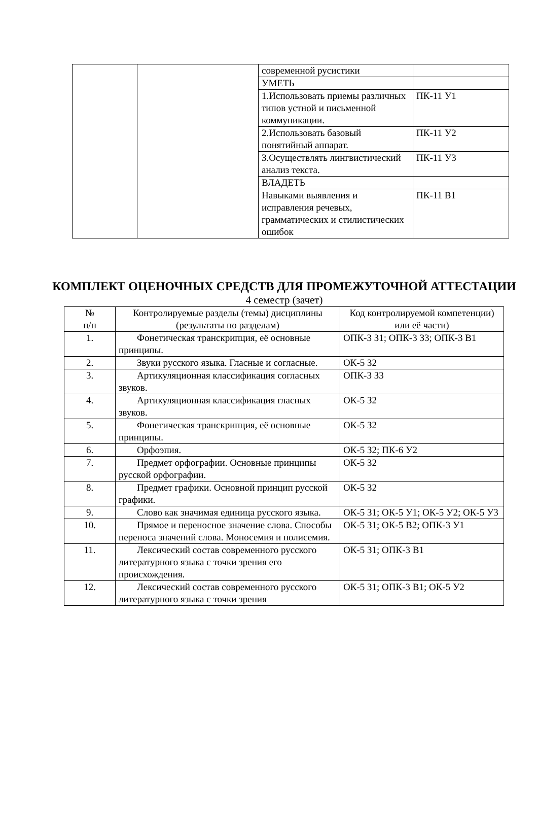| | | современной русистики | |
| | | УМЕТЬ | |
| | | 1.Использовать приемы различных типов устной и письменной коммуникации. | ПК-11 У1 |
| | | 2.Использовать базовый понятийный аппарат. | ПК-11 У2 |
| | | 3.Осуществлять лингвистический анализ текста. | ПК-11 У3 |
| | | ВЛАДЕТЬ | |
| | | Навыками выявления и исправления речевых, грамматических и стилистических ошибок | ПК-11 В1 |
КОМПЛЕКТ ОЦЕНОЧНЫХ СРЕДСТВ ДЛЯ ПРОМЕЖУТОЧНОЙ АТТЕСТАЦИИ
4 семестр (зачет)
| № п/п | Контролируемые разделы (темы) дисциплины (результаты по разделам) | Код контролируемой компетенции) или её части) |
| --- | --- | --- |
| 1. | Фонетическая транскрипция, её основные принципы. | ОПК-3 З1; ОПК-3 З3; ОПК-3 В1 |
| 2. | Звуки русского языка. Гласные и согласные. | ОК-5 З2 |
| 3. | Артикуляционная классификация согласных звуков. | ОПК-3 З3 |
| 4. | Артикуляционная классификация гласных звуков. | ОК-5 З2 |
| 5. | Фонетическая транскрипция, её основные принципы. | ОК-5 З2 |
| 6. | Орфоэпия. | ОК-5 З2; ПК-6 У2 |
| 7. | Предмет орфографии. Основные принципы русской орфографии. | ОК-5 З2 |
| 8. | Предмет графики. Основной принцип русской графики. | ОК-5 З2 |
| 9. | Слово как значимая единица русского языка. | ОК-5 З1; ОК-5 У1; ОК-5 У2; ОК-5 У3 |
| 10. | Прямое и переносное значение слова. Способы переноса значений слова. Моносемия и полисемия. | ОК-5 З1; ОК-5 В2; ОПК-3 У1 |
| 11. | Лексический состав современного русского литературного языка с точки зрения его происхождения. | ОК-5 З1; ОПК-3 В1 |
| 12. | Лексический состав современного русского литературного языка с точки зрения | ОК-5 З1; ОПК-3 В1; ОК-5 У2 |